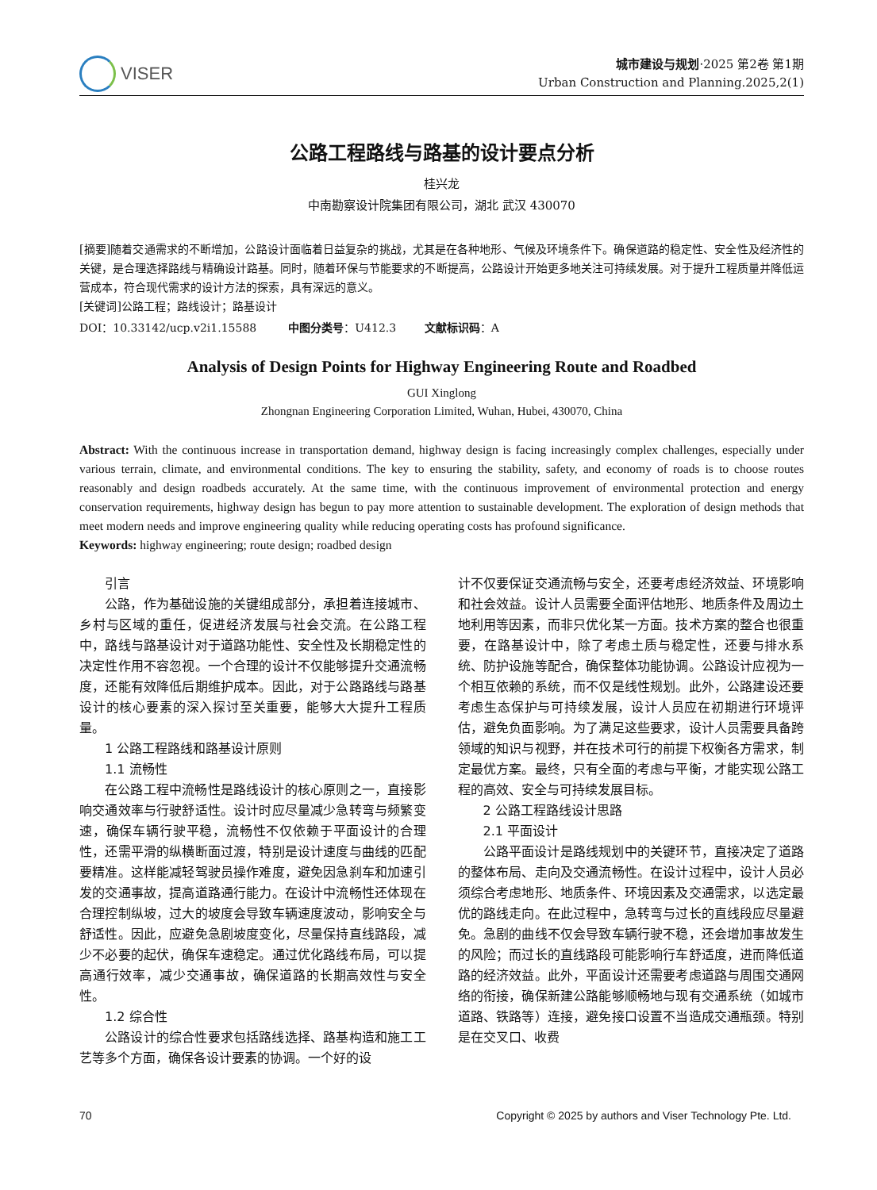VISER
城市建设与规划·2025 第2卷 第1期
Urban Construction and Planning.2025,2(1)
公路工程路线与路基的设计要点分析
桂兴龙
中南勘察设计院集团有限公司，湖北 武汉 430070
[摘要]随着交通需求的不断增加，公路设计面临着日益复杂的挑战，尤其是在各种地形、气候及环境条件下。确保道路的稳定性、安全性及经济性的关键，是合理选择路线与精确设计路基。同时，随着环保与节能要求的不断提高，公路设计开始更多地关注可持续发展。对于提升工程质量并降低运营成本，符合现代需求的设计方法的探索，具有深远的意义。
[关键词]公路工程；路线设计；路基设计
DOI：10.33142/ucp.v2i1.15588 中图分类号：U412.3 文献标识码：A
Analysis of Design Points for Highway Engineering Route and Roadbed
GUI Xinglong
Zhongnan Engineering Corporation Limited, Wuhan, Hubei, 430070, China
Abstract: With the continuous increase in transportation demand, highway design is facing increasingly complex challenges, especially under various terrain, climate, and environmental conditions. The key to ensuring the stability, safety, and economy of roads is to choose routes reasonably and design roadbeds accurately. At the same time, with the continuous improvement of environmental protection and energy conservation requirements, highway design has begun to pay more attention to sustainable development. The exploration of design methods that meet modern needs and improve engineering quality while reducing operating costs has profound significance.
Keywords: highway engineering; route design; roadbed design
引言
公路，作为基础设施的关键组成部分，承担着连接城市、乡村与区域的重任，促进经济发展与社会交流。在公路工程中，路线与路基设计对于道路功能性、安全性及长期稳定性的决定性作用不容忽视。一个合理的设计不仅能够提升交通流畅度，还能有效降低后期维护成本。因此，对于公路路线与路基设计的核心要素的深入探讨至关重要，能够大大提升工程质量。
1 公路工程路线和路基设计原则
1.1 流畅性
在公路工程中流畅性是路线设计的核心原则之一，直接影响交通效率与行驶舒适性。设计时应尽量减少急转弯与频繁变速，确保车辆行驶平稳，流畅性不仅依赖于平面设计的合理性，还需平滑的纵横断面过渡，特别是设计速度与曲线的匹配要精准。这样能减轻驾驶员操作难度，避免因急刹车和加速引发的交通事故，提高道路通行能力。在设计中流畅性还体现在合理控制纵坡，过大的坡度会导致车辆速度波动，影响安全与舒适性。因此，应避免急剧坡度变化，尽量保持直线路段，减少不必要的起伏，确保车速稳定。通过优化路线布局，可以提高通行效率，减少交通事故，确保道路的长期高效性与安全性。
1.2 综合性
公路设计的综合性要求包括路线选择、路基构造和施工工艺等多个方面，确保各设计要素的协调。一个好的设
计不仅要保证交通流畅与安全，还要考虑经济效益、环境影响和社会效益。设计人员需要全面评估地形、地质条件及周边土地利用等因素，而非只优化某一方面。技术方案的整合也很重要，在路基设计中，除了考虑土质与稳定性，还要与排水系统、防护设施等配合，确保整体功能协调。公路设计应视为一个相互依赖的系统，而不仅是线性规划。此外，公路建设还要考虑生态保护与可持续发展，设计人员应在初期进行环境评估，避免负面影响。为了满足这些要求，设计人员需要具备跨领域的知识与视野，并在技术可行的前提下权衡各方需求，制定最优方案。最终，只有全面的考虑与平衡，才能实现公路工程的高效、安全与可持续发展目标。
2 公路工程路线设计思路
2.1 平面设计
公路平面设计是路线规划中的关键环节，直接决定了道路的整体布局、走向及交通流畅性。在设计过程中，设计人员必须综合考虑地形、地质条件、环境因素及交通需求，以选定最优的路线走向。在此过程中，急转弯与过长的直线段应尽量避免。急剧的曲线不仅会导致车辆行驶不稳，还会增加事故发生的风险；而过长的直线路段可能影响行车舒适度，进而降低道路的经济效益。此外，平面设计还需要考虑道路与周围交通网络的衔接，确保新建公路能够顺畅地与现有交通系统（如城市道路、铁路等）连接，避免接口设置不当造成交通瓶颈。特别是在交叉口、收费
70 Copyright © 2025 by authors and Viser Technology Pte. Ltd.